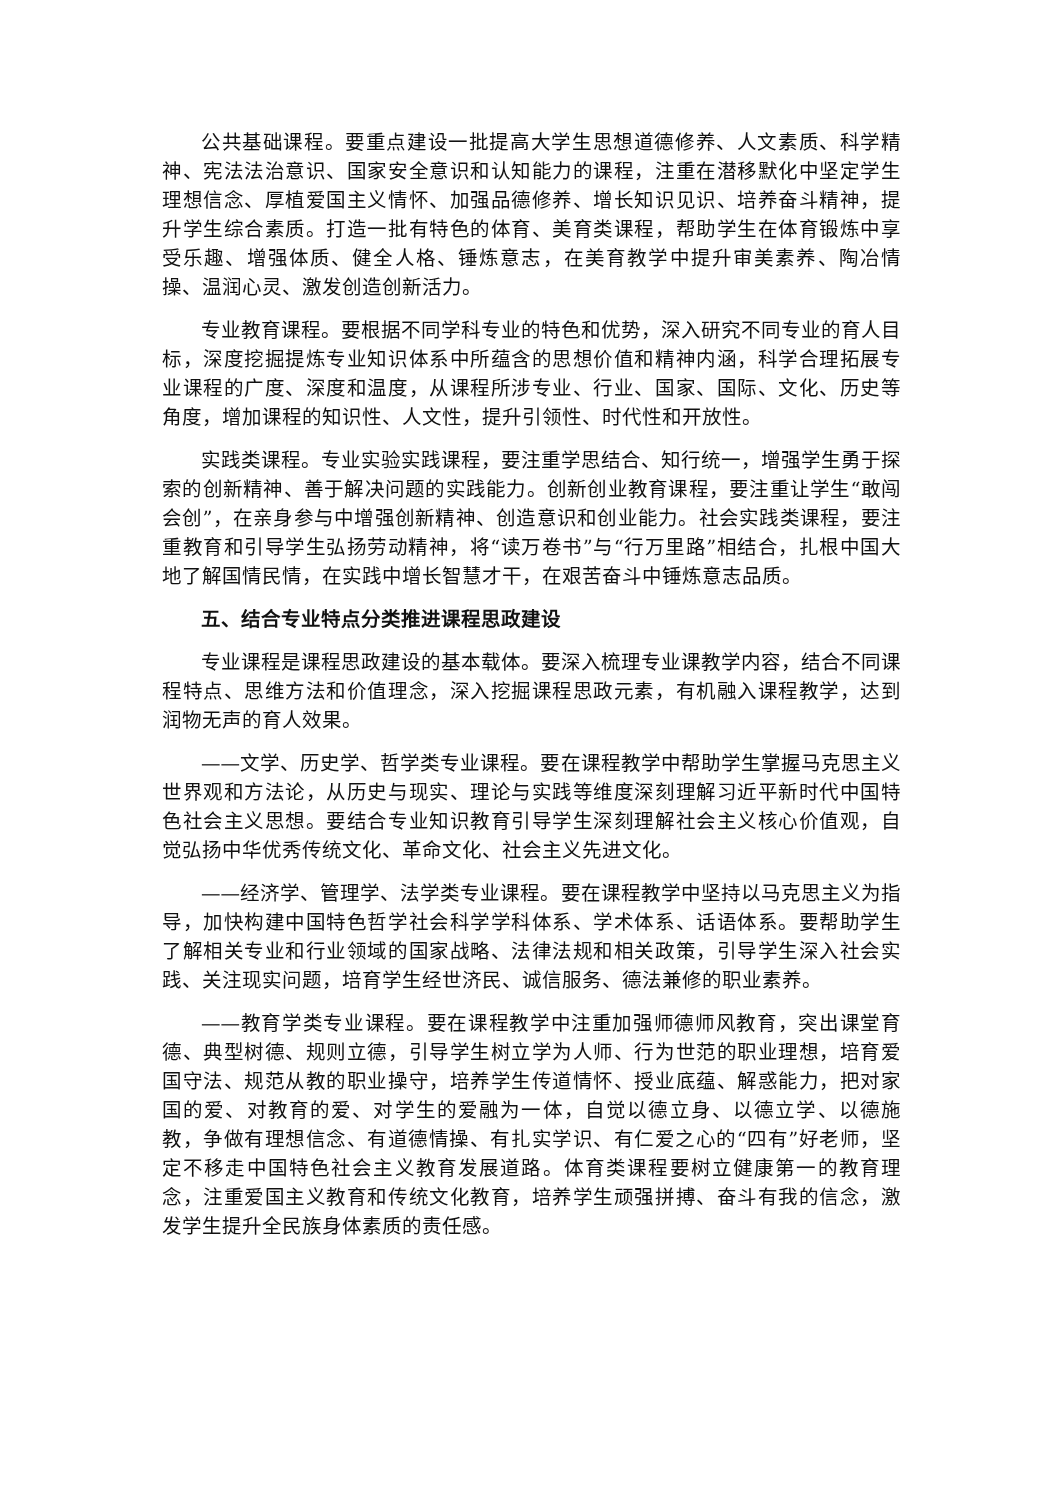公共基础课程。要重点建设一批提高大学生思想道德修养、人文素质、科学精神、宪法法治意识、国家安全意识和认知能力的课程，注重在潜移默化中坚定学生理想信念、厚植爱国主义情怀、加强品德修养、增长知识见识、培养奋斗精神，提升学生综合素质。打造一批有特色的体育、美育类课程，帮助学生在体育锻炼中享受乐趣、增强体质、健全人格、锤炼意志，在美育教学中提升审美素养、陶冶情操、温润心灵、激发创造创新活力。
专业教育课程。要根据不同学科专业的特色和优势，深入研究不同专业的育人目标，深度挖掘提炼专业知识体系中所蕴含的思想价值和精神内涵，科学合理拓展专业课程的广度、深度和温度，从课程所涉专业、行业、国家、国际、文化、历史等角度，增加课程的知识性、人文性，提升引领性、时代性和开放性。
实践类课程。专业实验实践课程，要注重学思结合、知行统一，增强学生勇于探索的创新精神、善于解决问题的实践能力。创新创业教育课程，要注重让学生“敢闯会创”，在亲身参与中增强创新精神、创造意识和创业能力。社会实践类课程，要注重教育和引导学生弘扬劳动精神，将“读万卷书”与“行万里路”相结合，扎根中国大地了解国情民情，在实践中增长智慧才干，在艰苦奋斗中锤炼意志品质。
五、结合专业特点分类推进课程思政建设
专业课程是课程思政建设的基本载体。要深入梳理专业课教学内容，结合不同课程特点、思维方法和价值理念，深入挖掘课程思政元素，有机融入课程教学，达到润物无声的育人效果。
——文学、历史学、哲学类专业课程。要在课程教学中帮助学生掌握马克思主义世界观和方法论，从历史与现实、理论与实践等维度深刻理解习近平新时代中国特色社会主义思想。要结合专业知识教育引导学生深刻理解社会主义核心价值观，自觉弘扬中华优秀传统文化、革命文化、社会主义先进文化。
——经济学、管理学、法学类专业课程。要在课程教学中坚持以马克思主义为指导，加快构建中国特色哲学社会科学学科体系、学术体系、话语体系。要帮助学生了解相关专业和行业领域的国家战略、法律法规和相关政策，引导学生深入社会实践、关注现实问题，培育学生经世济民、诚信服务、德法兼修的职业素养。
——教育学类专业课程。要在课程教学中注重加强师德师风教育，突出课堂育德、典型树德、规则立德，引导学生树立学为人师、行为世范的职业理想，培育爱国守法、规范从教的职业操守，培养学生传道情怀、授业底蕴、解惑能力，把对家国的爱、对教育的爱、对学生的爱融为一体，自觉以德立身、以德立学、以德施教，争做有理想信念、有道德情操、有扎实学识、有仁爱之心的“四有”好老师，坚定不移走中国特色社会主义教育发展道路。体育类课程要树立健康第一的教育理念，注重爱国主义教育和传统文化教育，培养学生顽强拼搏、奋斗有我的信念，激发学生提升全民族身体素质的责任感。